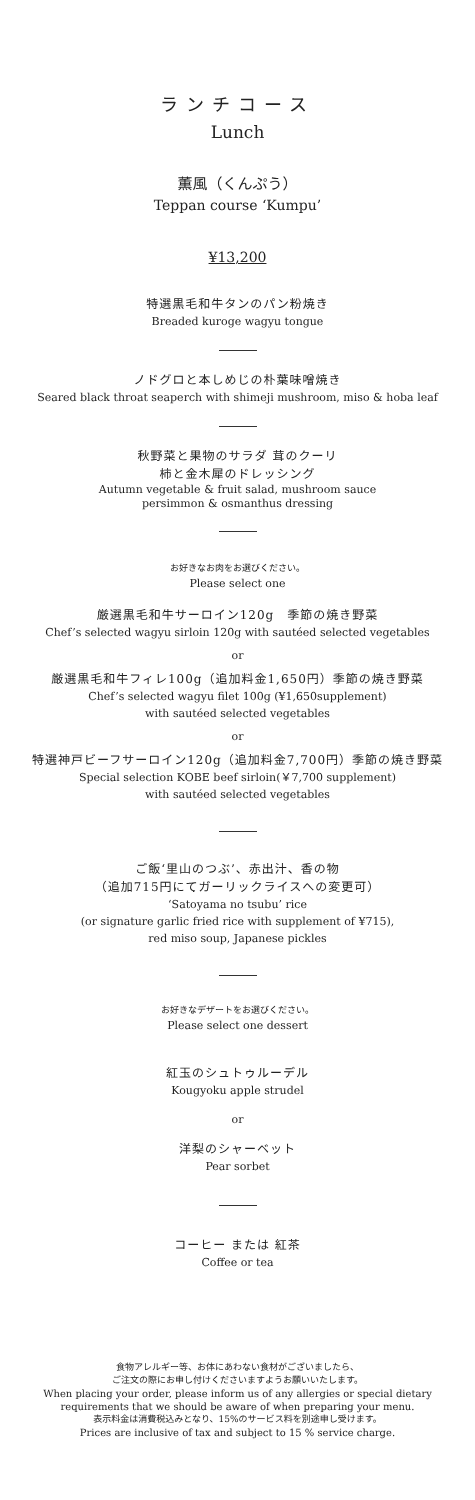ランチコース
Lunch
薫風（くんぷう）
Teppan course ‘Kumpu’
¥13,200
特選黒毛和牛タンのパン粉焼き
Breaded kuroge wagyu tongue
ノドグロと本しめじの朴葉味噌焼き
Seared black throat seaperch with shimeji mushroom, miso & hoba leaf
秋野菜と果物のサラダ 茸のクーリ
柿と金木犀のドレッシング
Autumn vegetable & fruit salad, mushroom sauce
persimmon & osmanthus dressing
お好きなお肉をお選びください。
Please select one
厳選黒毛和牛サーロイン120g　季節の焼き野菜
Chef’s selected wagyu sirloin 120g with sautéed selected vegetables
or
厳選黒毛和牛フィレ100g（追加料金1,650円）季節の焼き野菜
Chef’s selected wagyu filet 100g (¥1,650supplement)
with sautéed selected vegetables
or
特選神戸ビーフサーロイン120g（追加料金7,700円）季節の焼き野菜
Special selection KOBE beef sirloin(￥7,700 supplement)
with sautéed selected vegetables
ご飯‘里山のつぶ’、赤出汁、香の物
（追加715円にてガーリックライスへの変更可）
‘Satoyama no tsubu’ rice
(or signature garlic fried rice with supplement of ¥715),
red miso soup, Japanese pickles
お好きなデザートをお選びください。
Please select one dessert
紅玉のシュトゥルーデル
Kougyoku apple strudel
or
洋梨のシャーベット
Pear sorbet
コーヒー または 紅茶
Coffee or tea
食物アレルギー等、お体にあわない食材がございましたら、
ご注文の際にお申し付けくださいますようお願いいたします。
When placing your order, please inform us of any allergies or special dietary
requirements that we should be aware of when preparing your menu.
表示料金は消費税込みとなり、15%のサービス料を別途申し受けます。
Prices are inclusive of tax and subject to 15 % service charge.